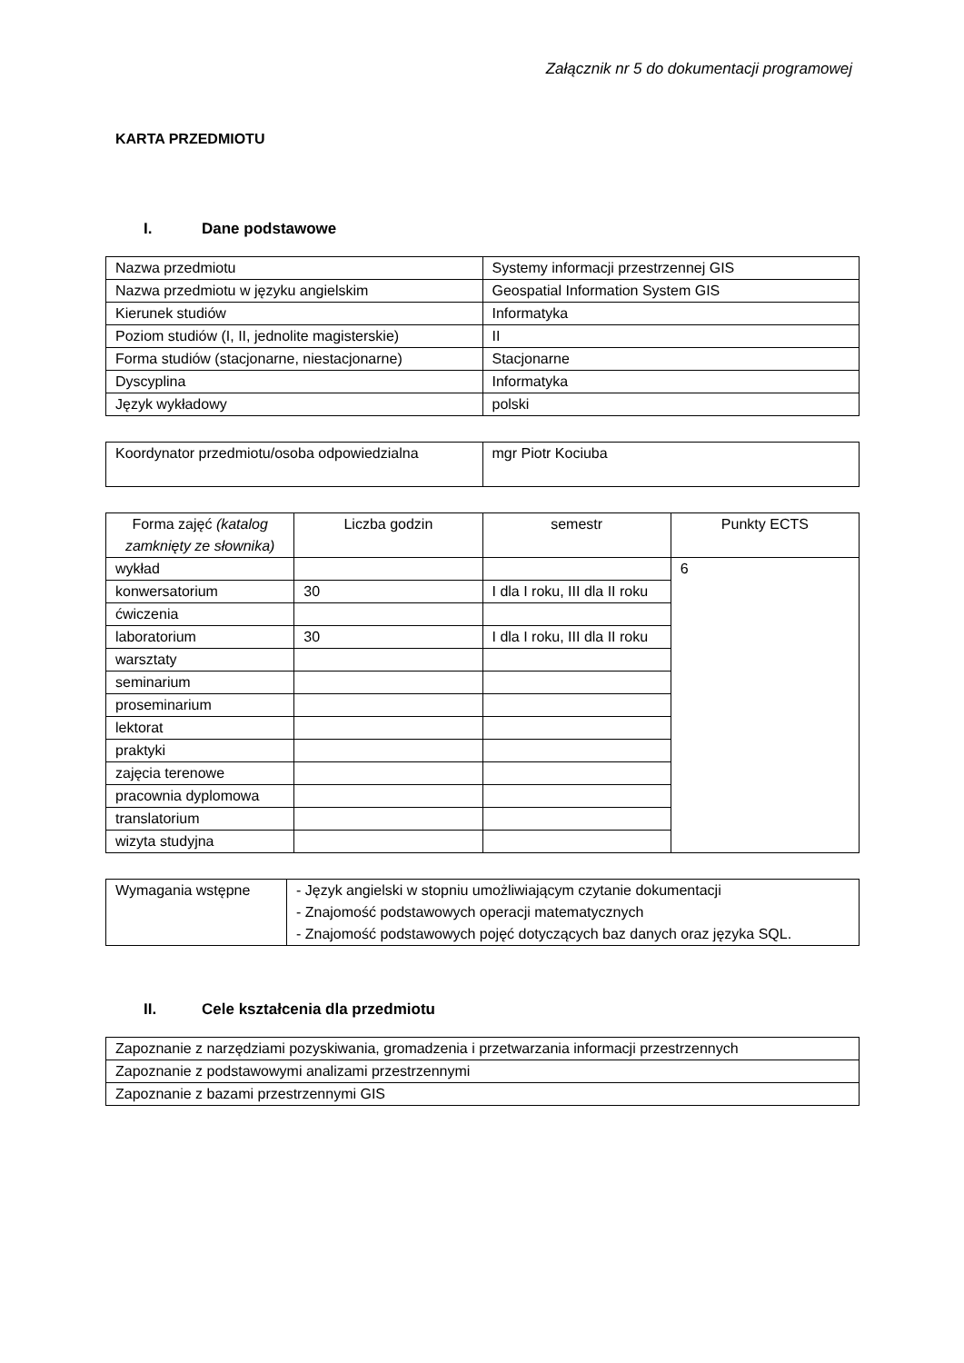Załącznik nr 5 do dokumentacji programowej
KARTA PRZEDMIOTU
I. Dane podstawowe
| Nazwa przedmiotu | Systemy informacji przestrzennej GIS |
| Nazwa przedmiotu w języku angielskim | Geospatial Information System GIS |
| Kierunek studiów | Informatyka |
| Poziom studiów (I, II, jednolite magisterskie) | II |
| Forma studiów (stacjonarne, niestacjonarne) | Stacjonarne |
| Dyscyplina | Informatyka |
| Język wykładowy | polski |
| Koordynator przedmiotu/osoba odpowiedzialna | mgr Piotr Kociuba |
| Forma zajęć (katalog zamknięty ze słownika) | Liczba godzin | semestr | Punkty ECTS |
| --- | --- | --- | --- |
| wykład | | | 6 |
| konwersatorium | 30 | I dla I roku, III dla II roku | |
| ćwiczenia | | | |
| laboratorium | 30 | I dla I roku, III dla II roku | |
| warsztaty | | | |
| seminarium | | | |
| proseminarium | | | |
| lektorat | | | |
| praktyki | | | |
| zajęcia terenowe | | | |
| pracownia dyplomowa | | | |
| translatorium | | | |
| wizyta studyjna | | | |
| Wymagania wstępne | - Język angielski w stopniu umożliwiającym czytanie dokumentacji - Znajomość podstawowych operacji matematycznych - Znajomość podstawowych pojęć dotyczących baz danych oraz języka SQL. |
II. Cele kształcenia dla przedmiotu
| Zapoznanie z narzędziami pozyskiwania, gromadzenia i przetwarzania informacji przestrzennych |
| Zapoznanie z podstawowymi analizami przestrzennymi |
| Zapoznanie z bazami przestrzennymi GIS |